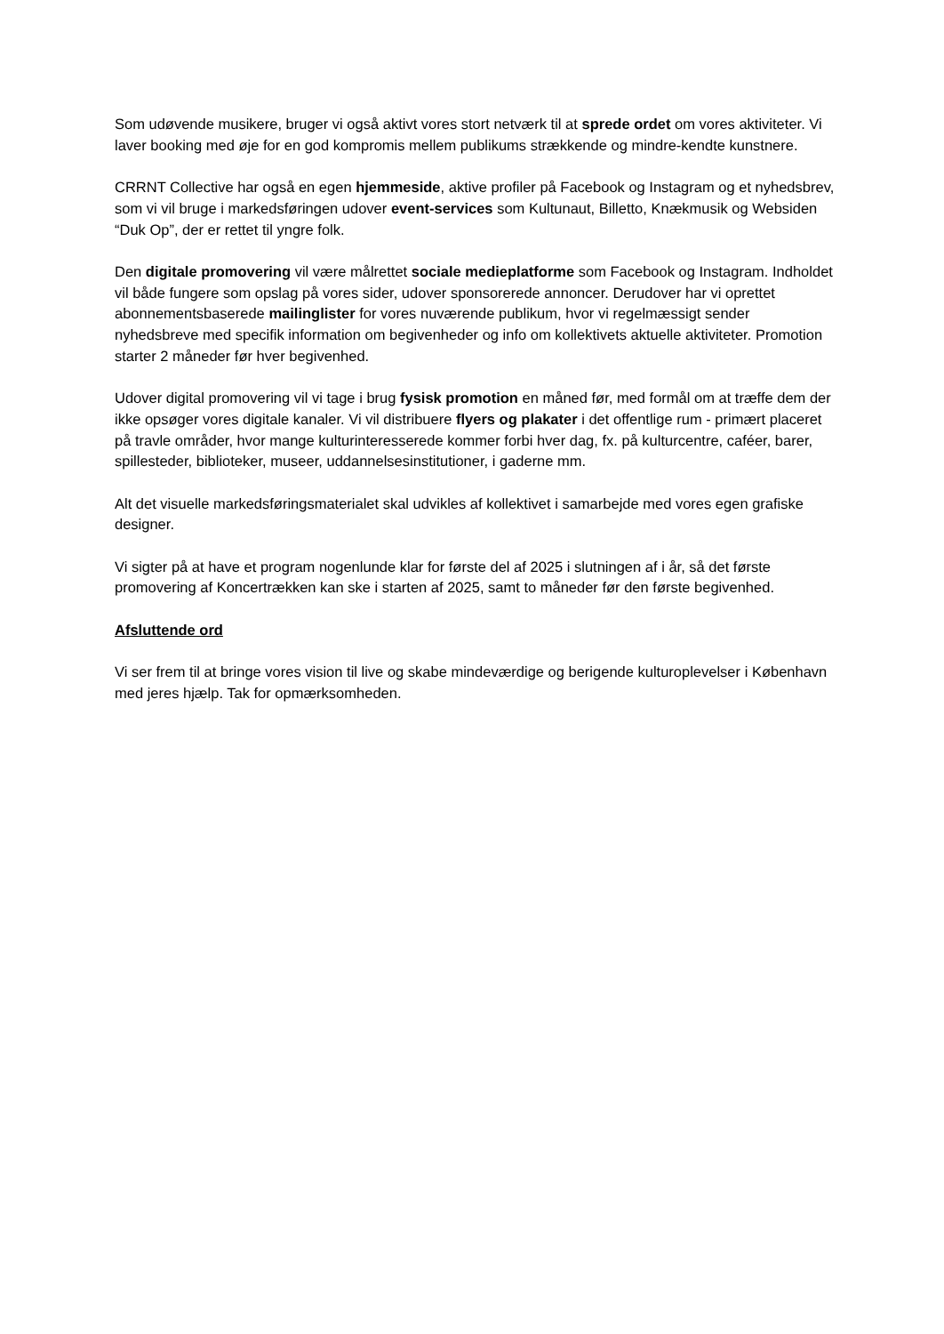Som udøvende musikere, bruger vi også aktivt vores stort netværk til at sprede ordet om vores aktiviteter. Vi laver booking med øje for en god kompromis mellem publikums strækkende og mindre-kendte kunstnere.
CRRNT Collective har også en egen hjemmeside, aktive profiler på Facebook og Instagram og et nyhedsbrev, som vi vil bruge i markedsføringen udover event-services som Kultunaut, Billetto, Knækmusik og Websiden “Duk Op”, der er rettet til yngre folk.
Den digitale promovering vil være målrettet sociale medieplatforme som Facebook og Instagram. Indholdet vil både fungere som opslag på vores sider, udover sponsorerede annoncer. Derudover har vi oprettet abonnementsbaserede mailinglister for vores nuværende publikum, hvor vi regelmæssigt sender nyhedsbreve med specifik information om begivenheder og info om kollektivets aktuelle aktiviteter. Promotion starter 2 måneder før hver begivenhed.
Udover digital promovering vil vi tage i brug fysisk promotion en måned før, med formål om at træffe dem der ikke opsøger vores digitale kanaler. Vi vil distribuere flyers og plakater i det offentlige rum - primært placeret på travle områder, hvor mange kulturinteresserede kommer forbi hver dag, fx. på kulturcentre, caféer, barer, spillesteder, biblioteker, museer, uddannelsesinstitutioner, i gaderne mm.
Alt det visuelle markedsføringsmaterialet skal udvikles af kollektivet i samarbejde med vores egen grafiske designer.
Vi sigter på at have et program nogenlunde klar for første del af 2025 i slutningen af i år, så det første promovering af Koncertrækken kan ske i starten af 2025, samt to måneder før den første begivenhed.
Afsluttende ord
Vi ser frem til at bringe vores vision til live og skabe mindeværdige og berigende kulturoplevelser i København med jeres hjælp. Tak for opmærksomheden.